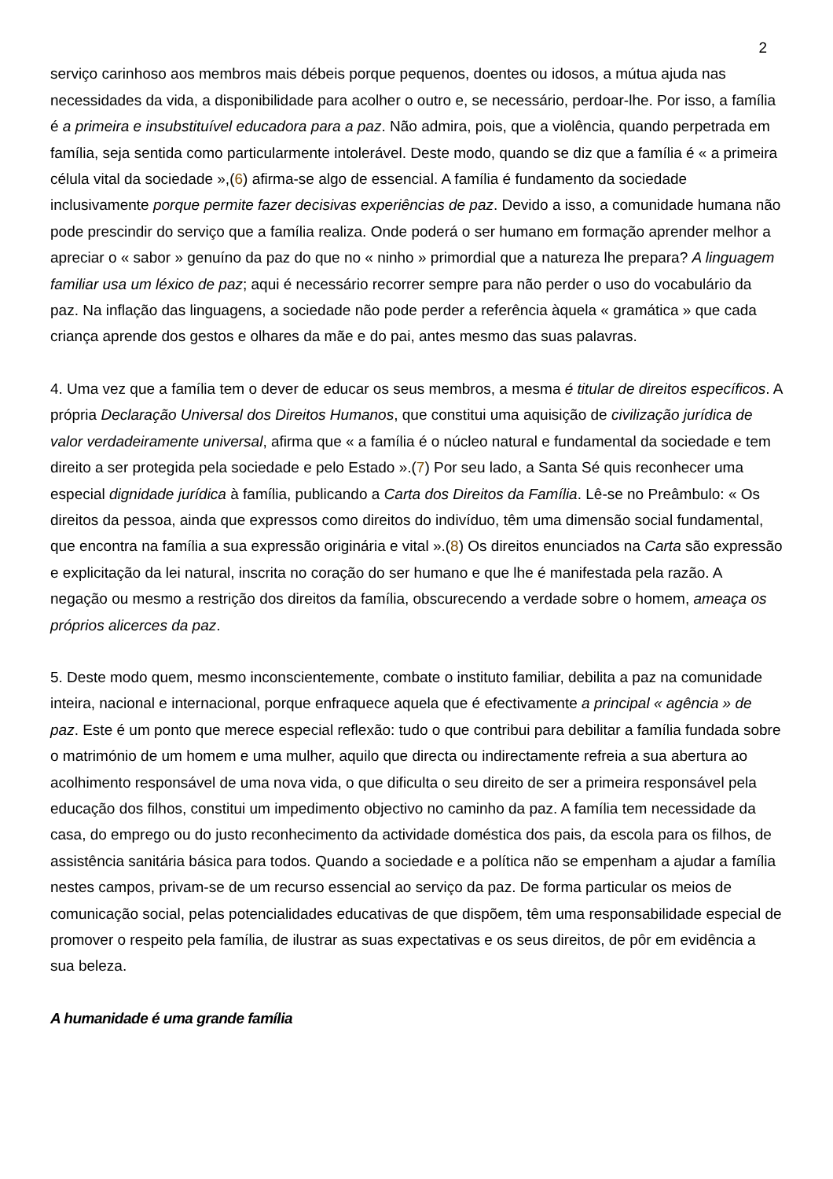2
serviço carinhoso aos membros mais débeis porque pequenos, doentes ou idosos, a mútua ajuda nas necessidades da vida, a disponibilidade para acolher o outro e, se necessário, perdoar-lhe. Por isso, a família é a primeira e insubstituível educadora para a paz. Não admira, pois, que a violência, quando perpetrada em família, seja sentida como particularmente intolerável. Deste modo, quando se diz que a família é « a primeira célula vital da sociedade »,(6) afirma-se algo de essencial. A família é fundamento da sociedade inclusivamente porque permite fazer decisivas experiências de paz. Devido a isso, a comunidade humana não pode prescindir do serviço que a família realiza. Onde poderá o ser humano em formação aprender melhor a apreciar o « sabor » genuíno da paz do que no « ninho » primordial que a natureza lhe prepara? A linguagem familiar usa um léxico de paz; aqui é necessário recorrer sempre para não perder o uso do vocabulário da paz. Na inflação das linguagens, a sociedade não pode perder a referência àquela « gramática » que cada criança aprende dos gestos e olhares da mãe e do pai, antes mesmo das suas palavras.
4. Uma vez que a família tem o dever de educar os seus membros, a mesma é titular de direitos específicos. A própria Declaração Universal dos Direitos Humanos, que constitui uma aquisição de civilização jurídica de valor verdadeiramente universal, afirma que « a família é o núcleo natural e fundamental da sociedade e tem direito a ser protegida pela sociedade e pelo Estado ».(7) Por seu lado, a Santa Sé quis reconhecer uma especial dignidade jurídica à família, publicando a Carta dos Direitos da Família. Lê-se no Preâmbulo: « Os direitos da pessoa, ainda que expressos como direitos do indivíduo, têm uma dimensão social fundamental, que encontra na família a sua expressão originária e vital ».(8) Os direitos enunciados na Carta são expressão e explicitação da lei natural, inscrita no coração do ser humano e que lhe é manifestada pela razão. A negação ou mesmo a restrição dos direitos da família, obscurecendo a verdade sobre o homem, ameaça os próprios alicerces da paz.
5. Deste modo quem, mesmo inconscientemente, combate o instituto familiar, debilita a paz na comunidade inteira, nacional e internacional, porque enfraquece aquela que é efectivamente a principal « agência » de paz. Este é um ponto que merece especial reflexão: tudo o que contribui para debilitar a família fundada sobre o matrimónio de um homem e uma mulher, aquilo que directa ou indirectamente refreia a sua abertura ao acolhimento responsável de uma nova vida, o que dificulta o seu direito de ser a primeira responsável pela educação dos filhos, constitui um impedimento objectivo no caminho da paz. A família tem necessidade da casa, do emprego ou do justo reconhecimento da actividade doméstica dos pais, da escola para os filhos, de assistência sanitária básica para todos. Quando a sociedade e a política não se empenham a ajudar a família nestes campos, privam-se de um recurso essencial ao serviço da paz. De forma particular os meios de comunicação social, pelas potencialidades educativas de que dispõem, têm uma responsabilidade especial de promover o respeito pela família, de ilustrar as suas expectativas e os seus direitos, de pôr em evidência a sua beleza.
A humanidade é uma grande família